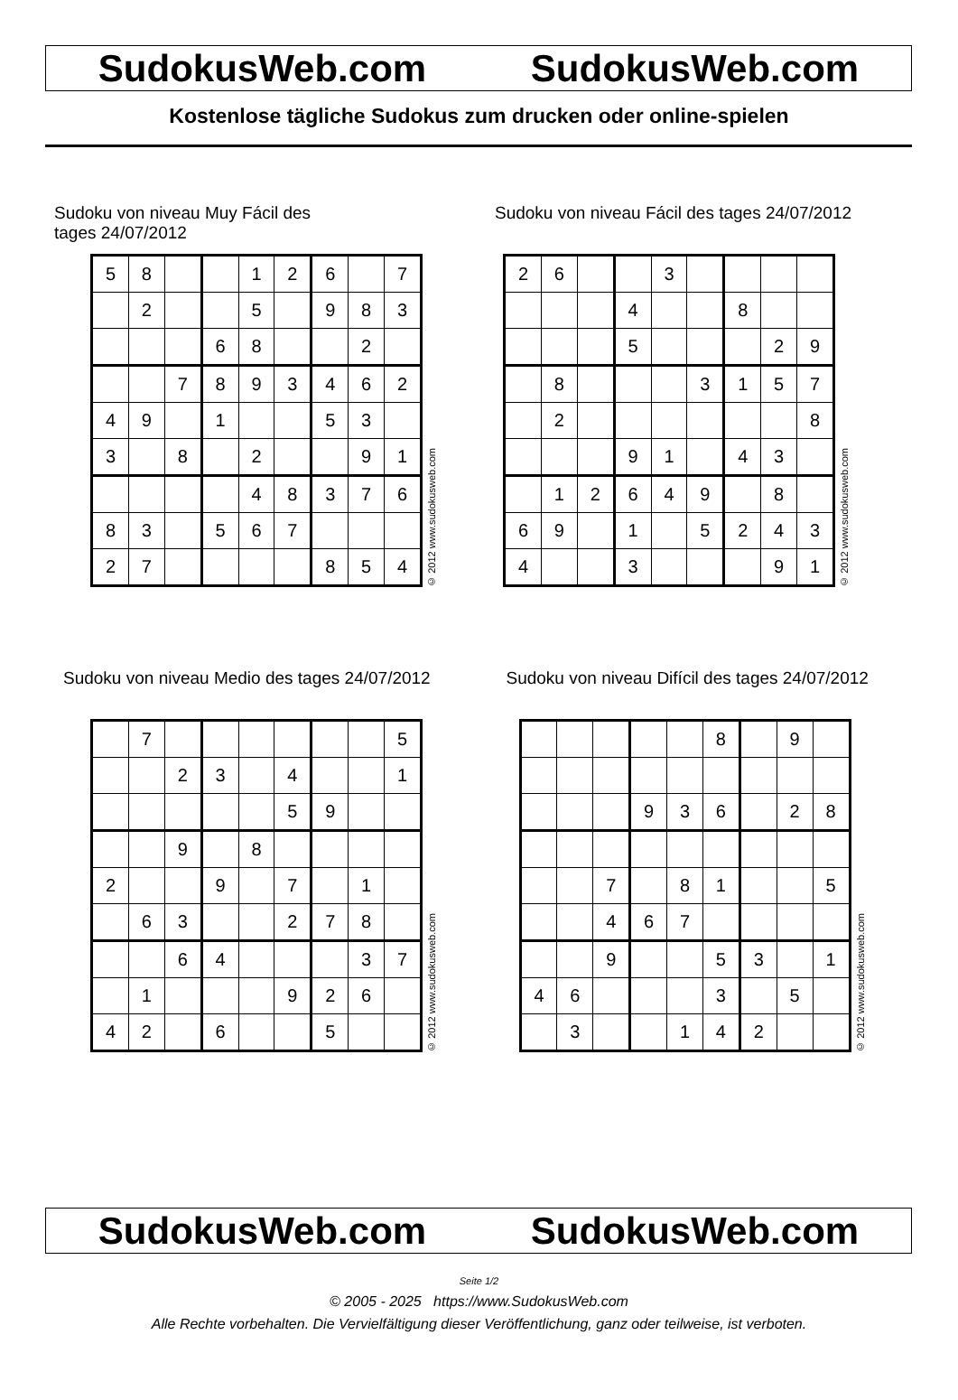SudokusWeb.com SudokusWeb.com
Kostenlose tägliche Sudokus zum drucken oder online-spielen
Sudoku von niveau Muy Fácil des tages 24/07/2012
| 5 | 8 | | | 1 | 2 | 6 | | 7 |
| | 2 | | | 5 | | 9 | 8 | 3 |
| | | | 6 | 8 | | | 2 | |
| | | 7 | 8 | 9 | 3 | 4 | 6 | 2 |
| 4 | 9 | | 1 | | | 5 | 3 | |
| 3 | | 8 | | 2 | | | 9 | 1 |
| | | | | 4 | 8 | 3 | 7 | 6 |
| 8 | 3 | | 5 | 6 | 7 | | | |
| 2 | 7 | | | | | 8 | 5 | 4 |
© 2012 www.sudokusweb.com
Sudoku von niveau Fácil des tages 24/07/2012
| 2 | 6 | | | 3 | | | | |
| | | | 4 | | | 8 | | |
| | | | 5 | | | | 2 | 9 |
| | 8 | | | | 3 | 1 | 5 | 7 |
| | 2 | | | | | | | 8 |
| | | | 9 | 1 | | 4 | 3 | |
| | 1 | 2 | 6 | 4 | 9 | | 8 | |
| 6 | 9 | | 1 | | 5 | 2 | 4 | 3 |
| 4 | | | 3 | | | | 9 | 1 |
© 2012 www.sudokusweb.com
Sudoku von niveau Medio des tages 24/07/2012
| | 7 | | | | | | | 5 |
| | | 2 | 3 | | 4 | | | 1 |
| | | | | | 5 | 9 | | |
| | | 9 | | 8 | | | | |
| 2 | | | 9 | | 7 | | 1 | |
| | 6 | 3 | | | 2 | 7 | 8 | |
| | | 6 | 4 | | | | 3 | 7 |
| | 1 | | | | 9 | 2 | 6 | |
| 4 | 2 | | 6 | | | 5 | | |
© 2012 www.sudokusweb.com
Sudoku von niveau Difícil des tages 24/07/2012
| | | | | | 8 | | 9 | |
| | | | 9 | 3 | 6 | | 2 | 8 |
| | | 7 | | 8 | 1 | | | 5 |
| | | 4 | 6 | 7 | | | | |
| | | 9 | | | 5 | 3 | | 1 |
| 4 | 6 | | | | 3 | | 5 | |
| | 3 | | | 1 | 4 | 2 | | |
© 2012 www.sudokusweb.com
SudokusWeb.com SudokusWeb.com
Seite 1/2
© 2005 - 2025 https://www.SudokusWeb.com
Alle Rechte vorbehalten. Die Vervielfältigung dieser Veröffentlichung, ganz oder teilweise, ist verboten.